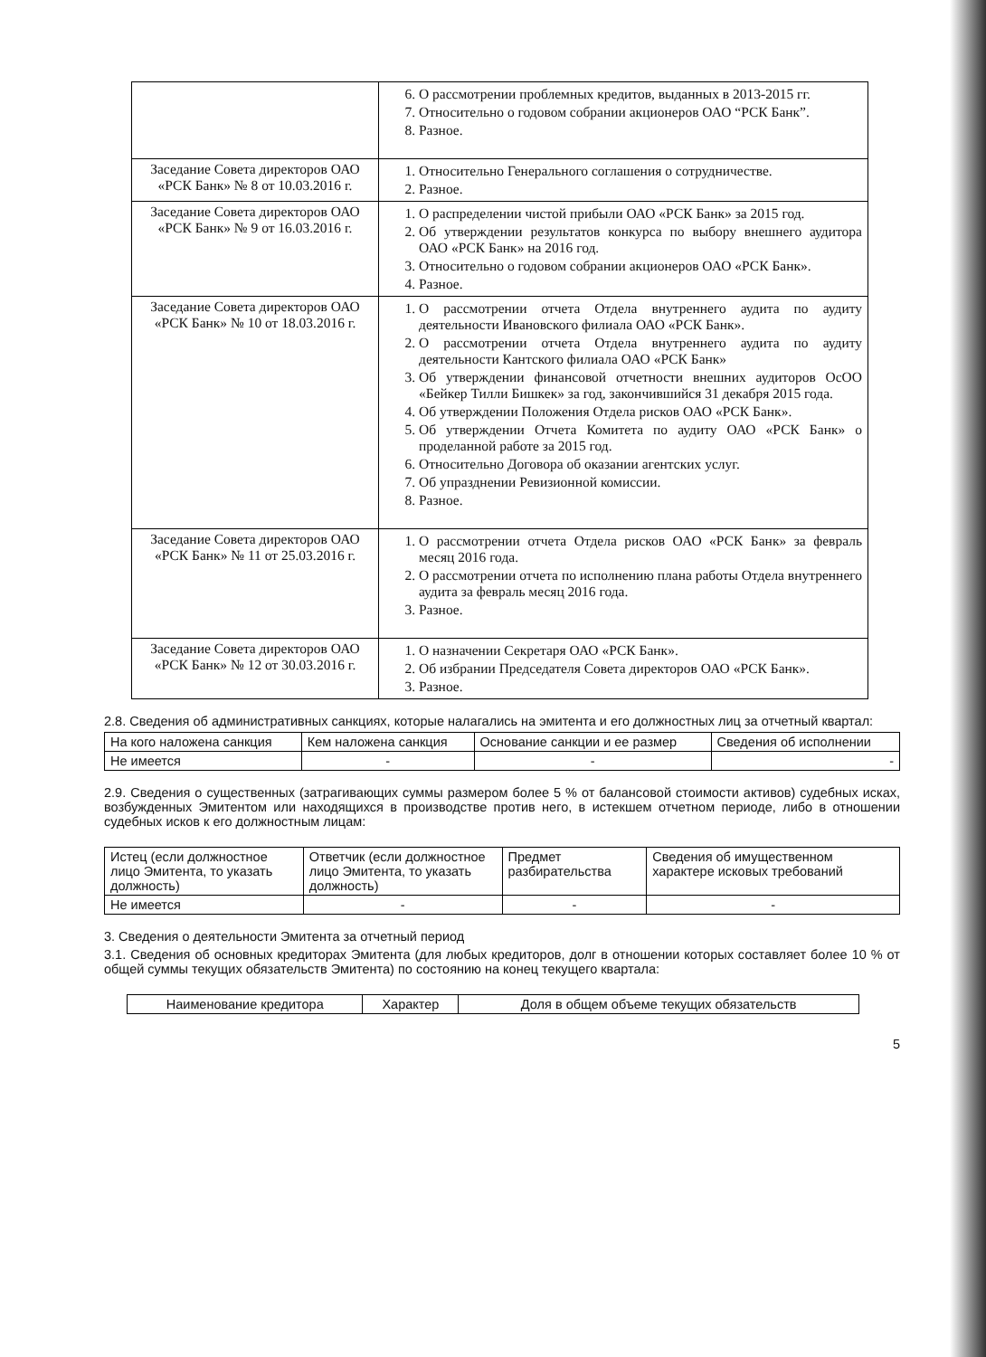| | 6. О рассмотрении проблемных кредитов, выданных в 2013-2015 гг. 7. Относительно о годовом собрании акционеров ОАО “РСК Банк”. 8. Разное. |
| Заседание Совета директоров ОАО «РСК Банк» № 8 от 10.03.2016 г. | 1. Относительно Генерального соглашения о сотрудничестве. 2. Разное. |
| Заседание Совета директоров ОАО «РСК Банк» № 9 от 16.03.2016 г. | 1. О распределении чистой прибыли ОАО «РСК Банк» за 2015 год. 2. Об утверждении результатов конкурса по выбору внешнего аудитора ОАО «РСК Банк» на 2016 год. 3. Относительно о годовом собрании акционеров ОАО «РСК Банк». 4. Разное. |
| Заседание Совета директоров ОАО «РСК Банк» № 10 от 18.03.2016 г. | 1. О рассмотрении отчета Отдела внутреннего аудита по аудиту деятельности Ивановского филиала ОАО «РСК Банк». 2. О рассмотрении отчета Отдела внутреннего аудита по аудиту деятельности Кантского филиала ОАО «РСК Банк» 3. Об утверждении финансовой отчетности внешних аудиторов ОсОО «Бейкер Тилли Бишкек» за год, закончившийся 31 декабря 2015 года. 4. Об утверждении Положения Отдела рисков ОАО «РСК Банк». 5. Об утверждении Отчета Комитета по аудиту ОАО «РСК Банк» о проделанной работе за 2015 год. 6. Относительно Договора об оказании агентских услуг. 7. Об упразднении Ревизионной комиссии. 8. Разное. |
| Заседание Совета директоров ОАО «РСК Банк» № 11 от 25.03.2016 г. | 1. О рассмотрении отчета Отдела рисков ОАО «РСК Банк» за февраль месяц 2016 года. 2. О рассмотрении отчета по исполнению плана работы Отдела внутреннего аудита за февраль месяц 2016 года. 3. Разное. |
| Заседание Совета директоров ОАО «РСК Банк» № 12 от 30.03.2016 г. | 1. О назначении Секретаря ОАО «РСК Банк». 2. Об избрании Председателя Совета директоров ОАО «РСК Банк». 3. Разное. |
2.8. Сведения об административных санкциях, которые налагались на эмитента и его должностных лиц за отчетный квартал:
| На кого наложена санкция | Кем наложена санкция | Основание санкции и ее размер | Сведения об исполнении |
| --- | --- | --- | --- |
| Не имеется | - | - | - |
2.9. Сведения о существенных (затрагивающих суммы размером более 5 % от балансовой стоимости активов) судебных исках, возбужденных Эмитентом или находящихся в производстве против него, в истекшем отчетном периоде, либо в отношении судебных исков к его должностным лицам:
| Истец (если должностное лицо Эмитента, то указать должность) | Ответчик (если должностное лицо Эмитента, то указать должность) | Предмет разбирательства | Сведения об имущественном характере исковых требований |
| --- | --- | --- | --- |
| Не имеется | - | - | - |
3. Сведения о деятельности Эмитента за отчетный период
3.1. Сведения об основных кредиторах Эмитента (для любых кредиторов, долг в отношении которых составляет более 10 % от общей суммы текущих обязательств Эмитента) по состоянию на конец текущего квартала:
| Наименование кредитора | Характер | Доля в общем объеме текущих обязательств |
| --- | --- | --- |
5